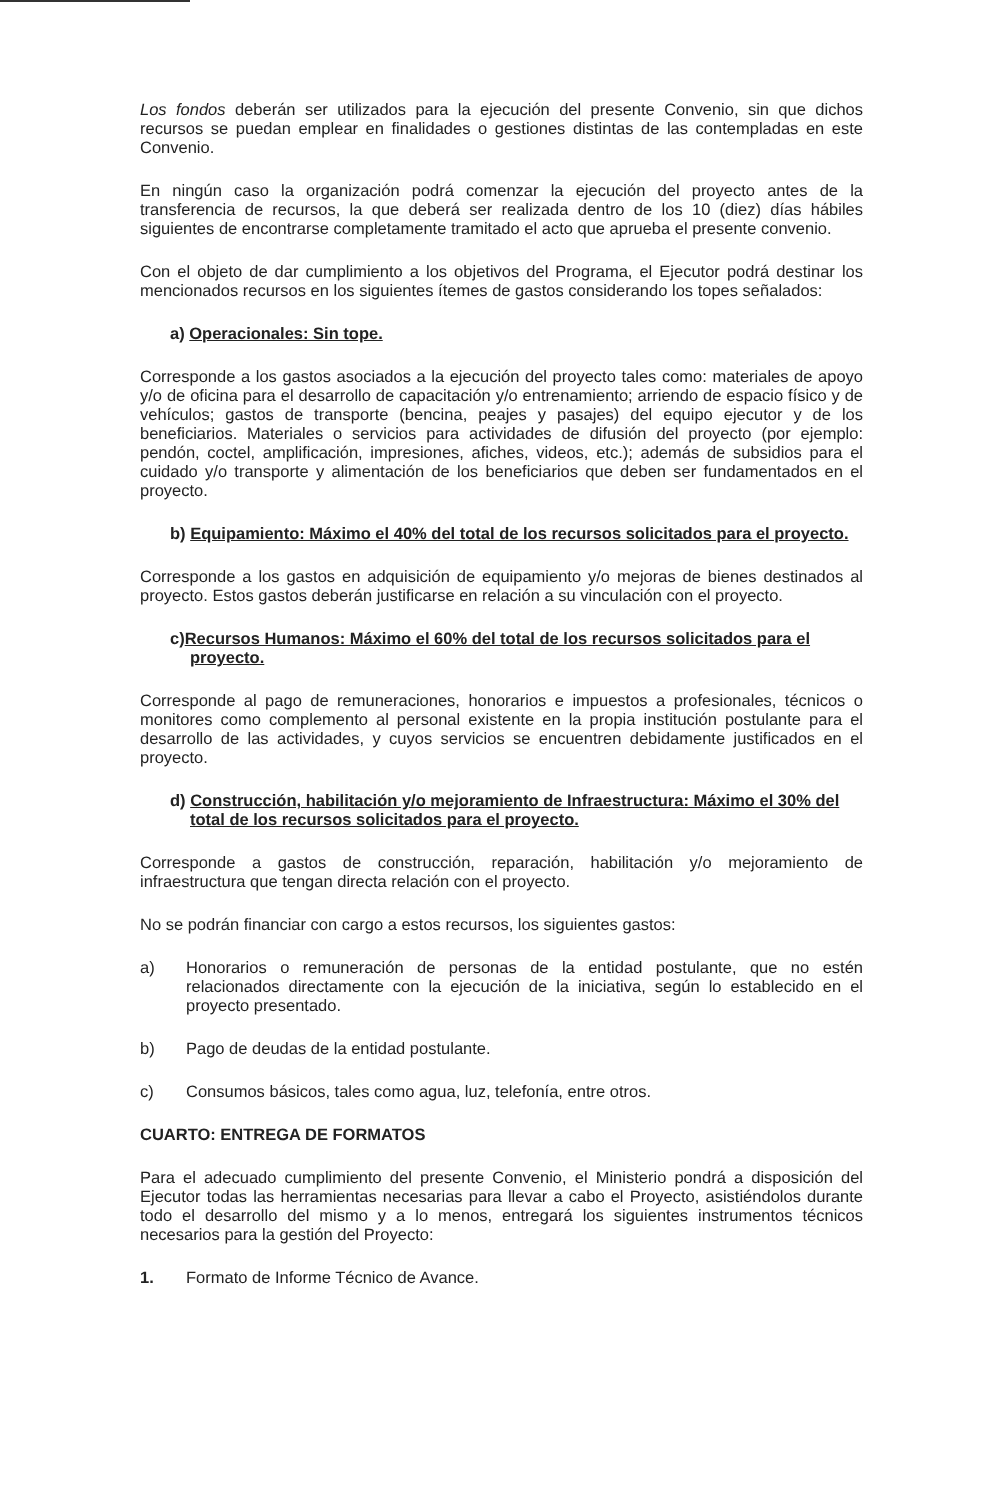Los fondos deberán ser utilizados para la ejecución del presente Convenio, sin que dichos recursos se puedan emplear en finalidades o gestiones distintas de las contempladas en este Convenio.
En ningún caso la organización podrá comenzar la ejecución del proyecto antes de la transferencia de recursos, la que deberá ser realizada dentro de los 10 (diez) días hábiles siguientes de encontrarse completamente tramitado el acto que aprueba el presente convenio.
Con el objeto de dar cumplimiento a los objetivos del Programa, el Ejecutor podrá destinar los mencionados recursos en los siguientes ítemes de gastos considerando los topes señalados:
a) Operacionales: Sin tope.
Corresponde a los gastos asociados a la ejecución del proyecto tales como: materiales de apoyo y/o de oficina para el desarrollo de capacitación y/o entrenamiento; arriendo de espacio físico y de vehículos; gastos de transporte (bencina, peajes y pasajes) del equipo ejecutor y de los beneficiarios. Materiales o servicios para actividades de difusión del proyecto (por ejemplo: pendón, coctel, amplificación, impresiones, afiches, videos, etc.); además de subsidios para el cuidado y/o transporte y alimentación de los beneficiarios que deben ser fundamentados en el proyecto.
b) Equipamiento: Máximo el 40% del total de los recursos solicitados para el proyecto.
Corresponde a los gastos en adquisición de equipamiento y/o mejoras de bienes destinados al proyecto. Estos gastos deberán justificarse en relación a su vinculación con el proyecto.
c)Recursos Humanos: Máximo el 60% del total de los recursos solicitados para el proyecto.
Corresponde al pago de remuneraciones, honorarios e impuestos a profesionales, técnicos o monitores como complemento al personal existente en la propia institución postulante para el desarrollo de las actividades, y cuyos servicios se encuentren debidamente justificados en el proyecto.
d) Construcción, habilitación y/o mejoramiento de Infraestructura: Máximo el 30% del total de los recursos solicitados para el proyecto.
Corresponde a gastos de construcción, reparación, habilitación y/o mejoramiento de infraestructura que tengan directa relación con el proyecto.
No se podrán financiar con cargo a estos recursos, los siguientes gastos:
a) Honorarios o remuneración de personas de la entidad postulante, que no estén relacionados directamente con la ejecución de la iniciativa, según lo establecido en el proyecto presentado.
b) Pago de deudas de la entidad postulante.
c) Consumos básicos, tales como agua, luz, telefonía, entre otros.
CUARTO: ENTREGA DE FORMATOS
Para el adecuado cumplimiento del presente Convenio, el Ministerio pondrá a disposición del Ejecutor todas las herramientas necesarias para llevar a cabo el Proyecto, asistiéndolos durante todo el desarrollo del mismo y a lo menos, entregará los siguientes instrumentos técnicos necesarios para la gestión del Proyecto:
1. Formato de Informe Técnico de Avance.